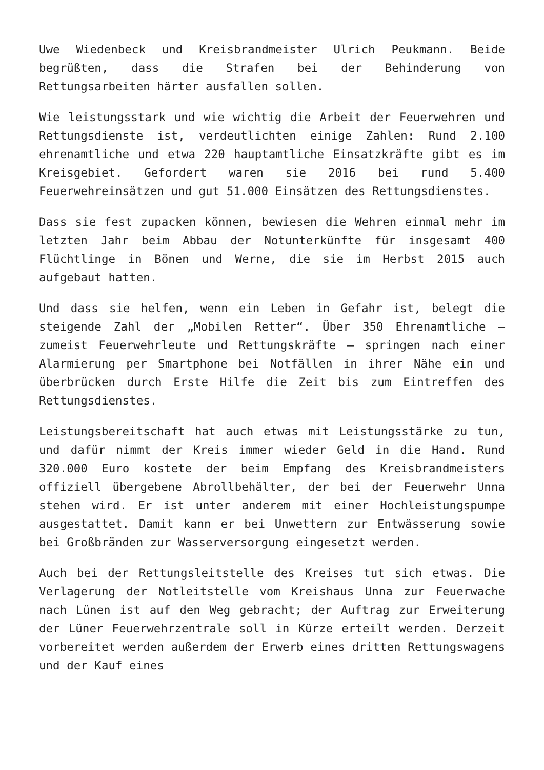Uwe Wiedenbeck und Kreisbrandmeister Ulrich Peukmann. Beide begrüßten, dass die Strafen bei der Behinderung von Rettungsarbeiten härter ausfallen sollen.
Wie leistungsstark und wie wichtig die Arbeit der Feuerwehren und Rettungsdienste ist, verdeutlichten einige Zahlen: Rund 2.100 ehrenamtliche und etwa 220 hauptamtliche Einsatzkräfte gibt es im Kreisgebiet. Gefordert waren sie 2016 bei rund 5.400 Feuerwehreinsätzen und gut 51.000 Einsätzen des Rettungsdienstes.
Dass sie fest zupacken können, bewiesen die Wehren einmal mehr im letzten Jahr beim Abbau der Notunterkünfte für insgesamt 400 Flüchtlinge in Bönen und Werne, die sie im Herbst 2015 auch aufgebaut hatten.
Und dass sie helfen, wenn ein Leben in Gefahr ist, belegt die steigende Zahl der „Mobilen Retter“. Über 350 Ehrenamtliche – zumeist Feuerwehrleute und Rettungskräfte – springen nach einer Alarmierung per Smartphone bei Notfällen in ihrer Nähe ein und überbrücken durch Erste Hilfe die Zeit bis zum Eintreffen des Rettungsdienstes.
Leistungsbereitschaft hat auch etwas mit Leistungsstärke zu tun, und dafür nimmt der Kreis immer wieder Geld in die Hand. Rund 320.000 Euro kostete der beim Empfang des Kreisbrandmeisters offiziell übergebene Abrollbehälter, der bei der Feuerwehr Unna stehen wird. Er ist unter anderem mit einer Hochleistungspumpe ausgestattet. Damit kann er bei Unwettern zur Entwässerung sowie bei Großbränden zur Wasserversorgung eingesetzt werden.
Auch bei der Rettungsleitstelle des Kreises tut sich etwas. Die Verlagerung der Notleitstelle vom Kreishaus Unna zur Feuerwache nach Lünen ist auf den Weg gebracht; der Auftrag zur Erweiterung der Lüner Feuerwehrzentrale soll in Kürze erteilt werden. Derzeit vorbereitet werden außerdem der Erwerb eines dritten Rettungswagens und der Kauf eines